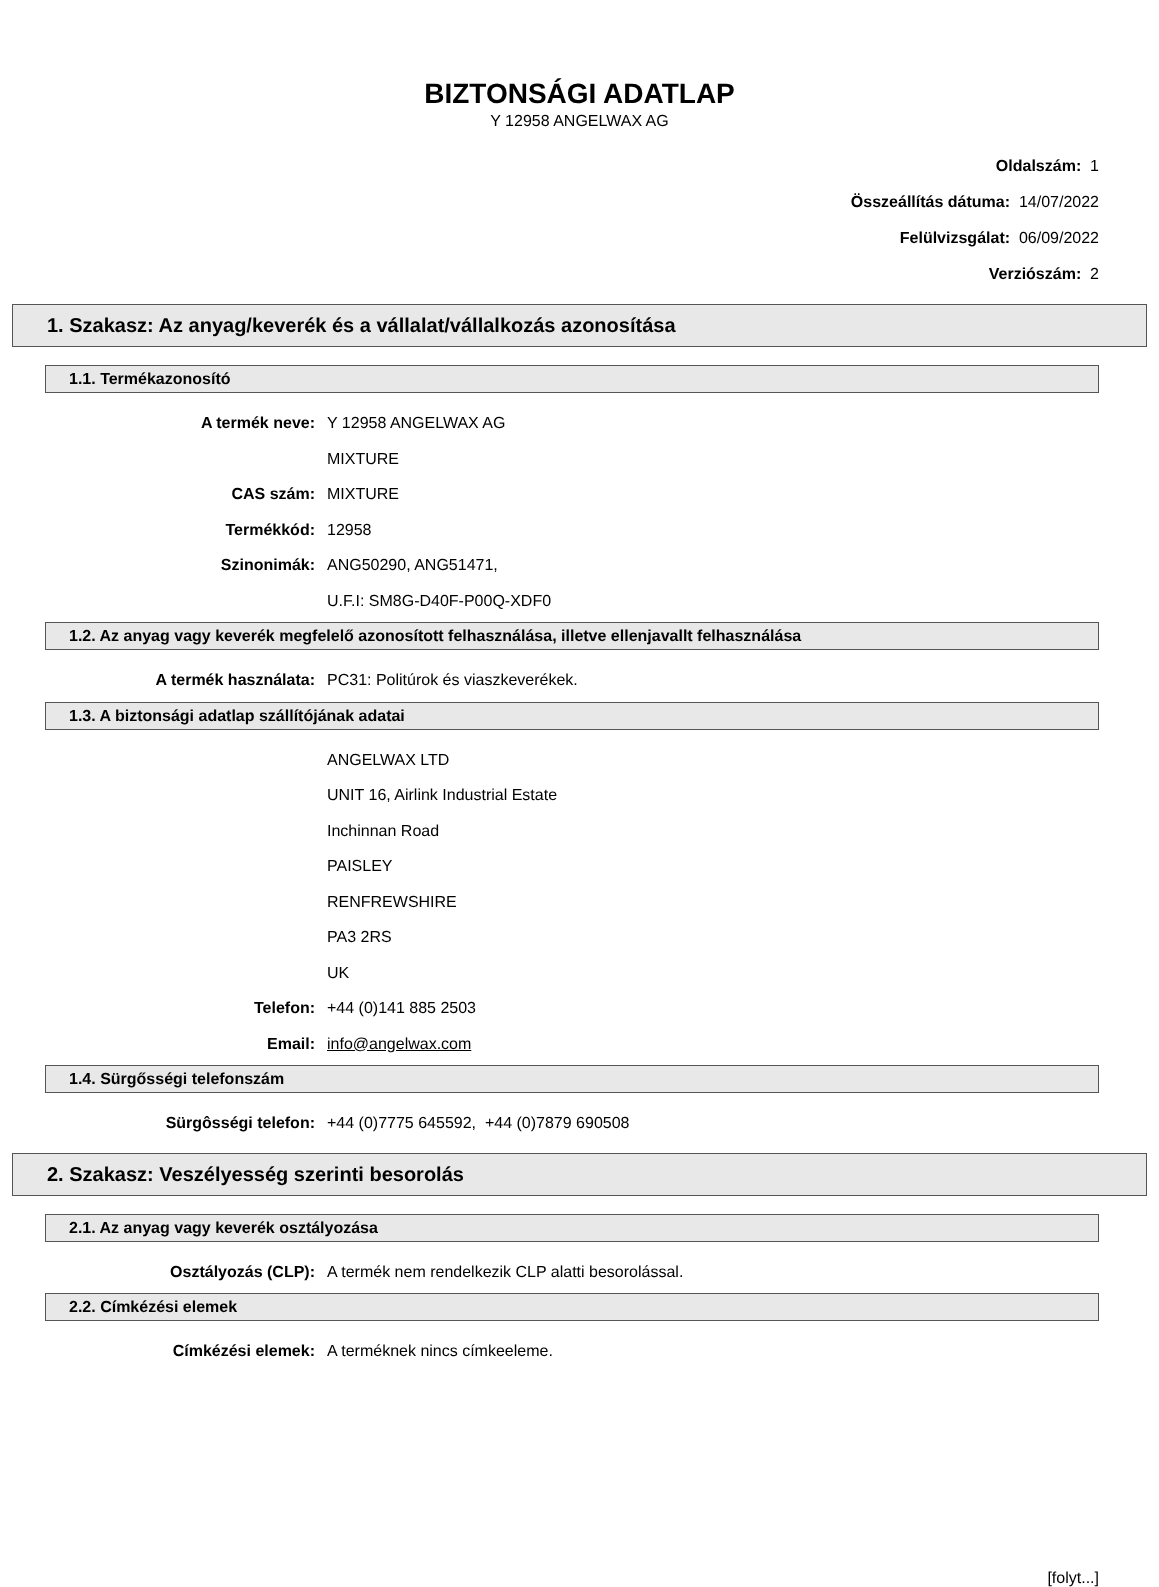BIZTONSÁGI ADATLAP
Y 12958 ANGELWAX AG
Oldalszám: 1
Összeállítás dátuma: 14/07/2022
Felülvizsgálat: 06/09/2022
Verziószám: 2
1. Szakasz: Az anyag/keverék és a vállalat/vállalkozás azonosítása
1.1. Termékazonosító
A termék neve: Y 12958 ANGELWAX AG
MIXTURE
CAS szám: MIXTURE
Termékkód: 12958
Szinonimák: ANG50290, ANG51471,
U.F.I: SM8G-D40F-P00Q-XDF0
1.2. Az anyag vagy keverék megfelelő azonosított felhasználása, illetve ellenjavallt felhasználása
A termék használata: PC31: Politúrok és viaszkeverékek.
1.3. A biztonsági adatlap szállítójának adatai
ANGELWAX LTD
UNIT 16, Airlink Industrial Estate
Inchinnan Road
PAISLEY
RENFREWSHIRE
PA3 2RS
UK
Telefon: +44 (0)141 885 2503
Email: info@angelwax.com
1.4. Sürgősségi telefonszám
Sürgôsségi telefon: +44 (0)7775 645592, +44 (0)7879 690508
2. Szakasz: Veszélyesség szerinti besorolás
2.1. Az anyag vagy keverék osztályozása
Osztályozás (CLP): A termék nem rendelkezik CLP alatti besorolással.
2.2. Címkézési elemek
Címkézési elemek: A terméknek nincs címkeeleme.
[folyt...]